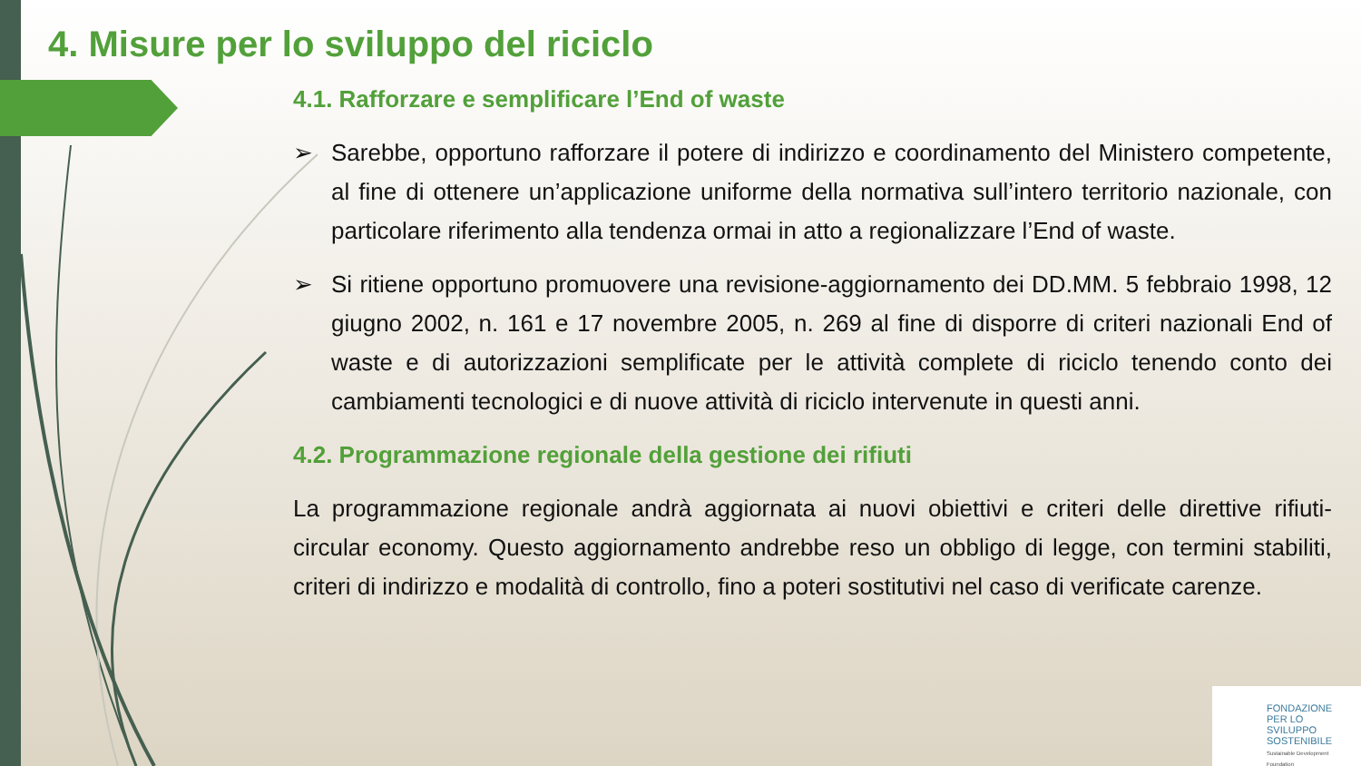4. Misure per lo sviluppo del riciclo
4.1. Rafforzare e semplificare l’End of waste
➢ Sarebbe, opportuno rafforzare il potere di indirizzo e coordinamento del Ministero competente, al fine di ottenere un’applicazione uniforme della normativa sull’intero territorio nazionale, con particolare riferimento alla tendenza ormai in atto a regionalizzare l’End of waste.
➢ Si ritiene opportuno promuovere una revisione-aggiornamento dei DD.MM. 5 febbraio 1998, 12 giugno 2002, n. 161 e 17 novembre 2005, n. 269 al fine di disporre di criteri nazionali End of waste e di autorizzazioni semplificate per le attività complete di riciclo tenendo conto dei cambiamenti tecnologici e di nuove attività di riciclo intervenute in questi anni.
4.2. Programmazione regionale della gestione dei rifiuti
La programmazione regionale andrà aggiornata ai nuovi obiettivi e criteri delle direttive rifiuti-circular economy. Questo aggiornamento andrebbe reso un obbligo di legge, con termini stabiliti, criteri di indirizzo e modalità di controllo, fino a poteri sostitutivi nel caso di verificate carenze.
FONDAZIONE
PER LO SVILUPPO
SOSTENIBILE
Sustainable Development Foundation